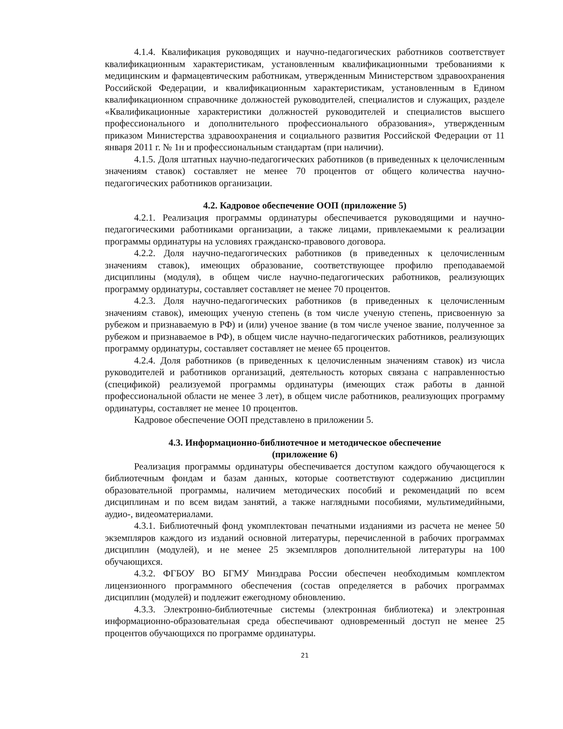4.1.4. Квалификация руководящих и научно-педагогических работников соответствует квалификационным характеристикам, установленным квалификационными требованиями к медицинским и фармацевтическим работникам, утвержденным Министерством здравоохранения Российской Федерации, и квалификационным характеристикам, установленным в Едином квалификационном справочнике должностей руководителей, специалистов и служащих, разделе «Квалификационные характеристики должностей руководителей и специалистов высшего профессионального и дополнительного профессионального образования», утвержденным приказом Министерства здравоохранения и социального развития Российской Федерации от 11 января 2011 г. № 1н и профессиональным стандартам (при наличии).
4.1.5. Доля штатных научно-педагогических работников (в приведенных к целочисленным значениям ставок) составляет не менее 70 процентов от общего количества научно-педагогических работников организации.
4.2. Кадровое обеспечение ООП (приложение 5)
4.2.1. Реализация программы ординатуры обеспечивается руководящими и научно-педагогическими работниками организации, а также лицами, привлекаемыми к реализации программы ординатуры на условиях гражданско-правового договора.
4.2.2. Доля научно-педагогических работников (в приведенных к целочисленным значениям ставок), имеющих образование, соответствующее профилю преподаваемой дисциплины (модуля), в общем числе научно-педагогических работников, реализующих программу ординатуры, составляет составляет не менее 70 процентов.
4.2.3. Доля научно-педагогических работников (в приведенных к целочисленным значениям ставок), имеющих ученую степень (в том числе ученую степень, присвоенную за рубежом и признаваемую в РФ) и (или) ученое звание (в том числе ученое звание, полученное за рубежом и признаваемое в РФ), в общем числе научно-педагогических работников, реализующих программу ординатуры, составляет составляет не менее 65 процентов.
4.2.4. Доля работников (в приведенных к целочисленным значениям ставок) из числа руководителей и работников организаций, деятельность которых связана с направленностью (спецификой) реализуемой программы ординатуры (имеющих стаж работы в данной профессиональной области не менее 3 лет), в общем числе работников, реализующих программу ординатуры, составляет не менее 10 процентов.
Кадровое обеспечение ООП представлено в приложении 5.
4.3. Информационно-библиотечное и методическое обеспечение
(приложение 6)
Реализация программы ординатуры обеспечивается доступом каждого обучающегося к библиотечным фондам и базам данных, которые соответствуют содержанию дисциплин образовательной программы, наличием методических пособий и рекомендаций по всем дисциплинам и по всем видам занятий, а также наглядными пособиями, мультимедийными, аудио-, видеоматериалами.
4.3.1. Библиотечный фонд укомплектован печатными изданиями из расчета не менее 50 экземпляров каждого из изданий основной литературы, перечисленной в рабочих программах дисциплин (модулей), и не менее 25 экземпляров дополнительной литературы на 100 обучающихся.
4.3.2. ФГБОУ ВО БГМУ Минздрава России обеспечен необходимым комплектом лицензионного программного обеспечения (состав определяется в рабочих программах дисциплин (модулей) и подлежит ежегодному обновлению.
4.3.3. Электронно-библиотечные системы (электронная библиотека) и электронная информационно-образовательная среда обеспечивают одновременный доступ не менее 25 процентов обучающихся по программе ординатуры.
21